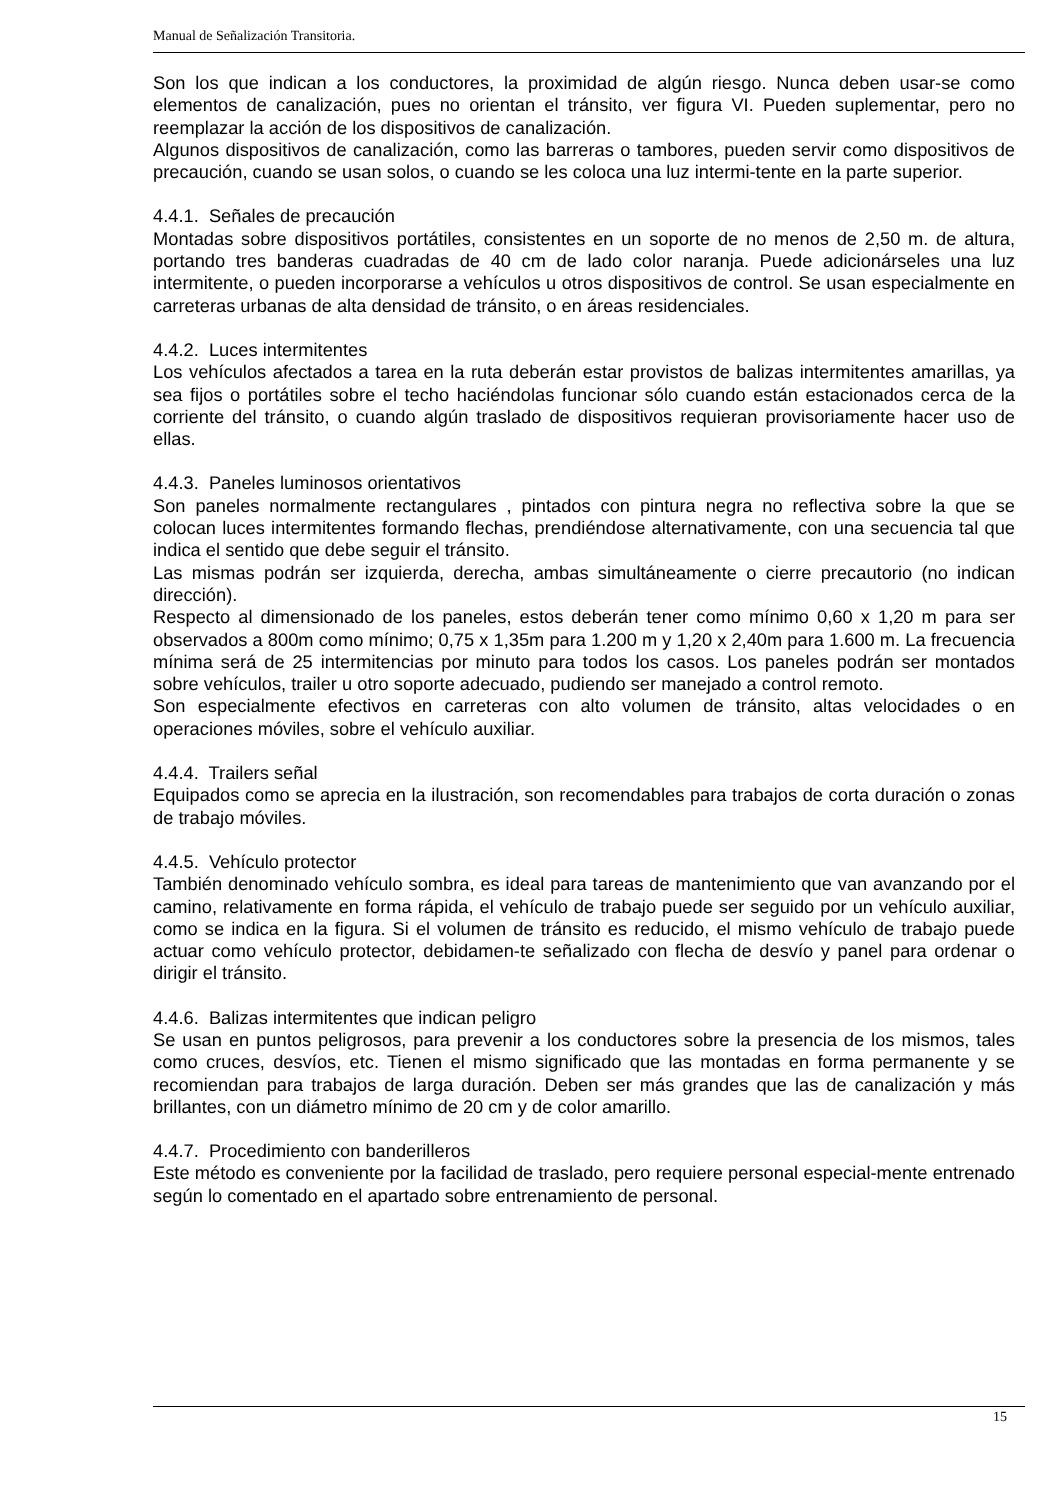Manual de Señalización Transitoria.
Son los que indican a los conductores, la proximidad de algún riesgo. Nunca deben usar-se como elementos de canalización, pues no orientan el tránsito, ver figura VI. Pueden suplementar, pero no reemplazar la acción de los dispositivos de canalización.
Algunos dispositivos de canalización, como las barreras o tambores, pueden servir como dispositivos de precaución, cuando se usan solos, o cuando se les coloca una luz intermi-tente en la parte superior.
4.4.1. Señales de precaución
Montadas sobre dispositivos portátiles, consistentes en un soporte de no menos de 2,50 m. de altura, portando tres banderas cuadradas de 40 cm de lado color naranja. Puede adicionárseles una luz intermitente, o pueden incorporarse a vehículos u otros dispositivos de control. Se usan especialmente en carreteras urbanas de alta densidad de tránsito, o en áreas residenciales.
4.4.2. Luces intermitentes
Los vehículos afectados a tarea en la ruta deberán estar provistos de balizas intermitentes amarillas, ya sea fijos o portátiles sobre el techo haciéndolas funcionar sólo cuando están estacionados cerca de la corriente del tránsito, o cuando algún traslado de dispositivos requieran provisoriamente hacer uso de ellas.
4.4.3. Paneles luminosos orientativos
Son paneles normalmente rectangulares , pintados con pintura negra no reflectiva sobre la que se colocan luces intermitentes formando flechas, prendiéndose alternativamente, con una secuencia tal que indica el sentido que debe seguir el tránsito.
Las mismas podrán ser izquierda, derecha, ambas simultáneamente o cierre precautorio (no indican dirección).
Respecto al dimensionado de los paneles, estos deberán tener como mínimo 0,60 x 1,20 m para ser observados a 800m como mínimo; 0,75 x 1,35m para 1.200 m y 1,20 x 2,40m para 1.600 m. La frecuencia mínima será de 25 intermitencias por minuto para todos los casos. Los paneles podrán ser montados sobre vehículos, trailer u otro soporte adecuado, pudiendo ser manejado a control remoto.
Son especialmente efectivos en carreteras con alto volumen de tránsito, altas velocidades o en operaciones móviles, sobre el vehículo auxiliar.
4.4.4. Trailers señal
Equipados como se aprecia en la ilustración, son recomendables para trabajos de corta duración o zonas de trabajo móviles.
4.4.5. Vehículo protector
También denominado vehículo sombra, es ideal para tareas de mantenimiento que van avanzando por el camino, relativamente en forma rápida, el vehículo de trabajo puede ser seguido por un vehículo auxiliar, como se indica en la figura. Si el volumen de tránsito es reducido, el mismo vehículo de trabajo puede actuar como vehículo protector, debidamen-te señalizado con flecha de desvío y panel para ordenar o dirigir el tránsito.
4.4.6. Balizas intermitentes que indican peligro
Se usan en puntos peligrosos, para prevenir a los conductores sobre la presencia de los mismos, tales como cruces, desvíos, etc. Tienen el mismo significado que las montadas en forma permanente y se recomiendan para trabajos de larga duración. Deben ser más grandes que las de canalización y más brillantes, con un diámetro mínimo de 20 cm y de color amarillo.
4.4.7. Procedimiento con banderilleros
Este método es conveniente por la facilidad de traslado, pero requiere personal especial-mente entrenado según lo comentado en el apartado sobre entrenamiento de personal.
15